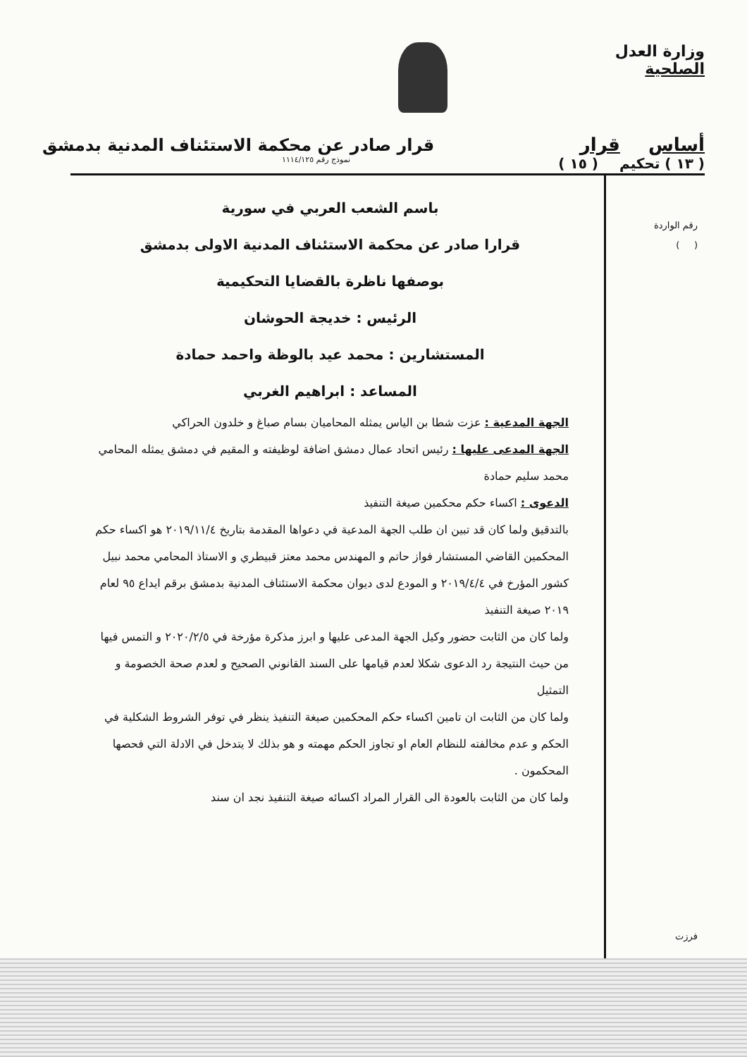وزارة العدل
الصلحية
أساس قرار قرار صادر عن محكمة الاستئناف المدنية بدمشق
( ١٣ ) تحكيم ( ١٥ ) نموذج رقم ١١١٤/١٢٥
رقم الواردة
( )
فرزت
باسم الشعب العربي في سورية
قرارا صادر عن محكمة الاستئناف المدنية الاولى بدمشق
بوصفها ناظرة بالقضايا التحكيمية
الرئيس : خديجة الحوشان
المستشارين : محمد عيد بالوظة واحمد حمادة
المساعد : ابراهيم الغربي
الجهة المدعية : عزت شطا بن الياس يمثله المحاميان بسام صباغ و خلدون الحراكي
الجهة المدعى عليها : رئيس اتحاد عمال دمشق اضافة لوظيفته و المقيم في دمشق يمثله المحامي محمد سليم حمادة
الدعوى : اكساء حكم محكمين صيغة التنفيذ
بالتدقيق ولما كان قد تبين ان طلب الجهة المدعية في دعواها المقدمة بتاريخ ٢٠١٩/١١/٤ هو اكساء حكم المحكمين القاضي المستشار فواز حاتم و المهندس محمد معتز قبيطري و الاستاذ المحامي محمد نبيل كشور المؤرخ في ٢٠١٩/٤/٤ و المودع لدى ديوان محكمة الاستئناف المدنية بدمشق برقم ايداع ٩٥ لعام ٢٠١٩ صيغة التنفيذ
ولما كان من الثابت حضور وكيل الجهة المدعى عليها و ابرز مذكرة مؤرخة في ٢٠٢٠/٢/٥ و التمس فيها من حيث النتيجة رد الدعوى شكلا لعدم قيامها على السند القانوني الصحيح و لعدم صحة الخصومة و التمثيل
ولما كان من الثابت ان تامين اكساء حكم المحكمين صيغة التنفيذ ينظر في توفر الشروط الشكلية في الحكم و عدم مخالفته للنظام العام او تجاوز الحكم مهمته و هو بذلك لا يتدخل في الادلة التي فحصها المحكمون .
ولما كان من الثابت بالعودة الى القرار المراد اكسائه صيغة التنفيذ نجد ان سند